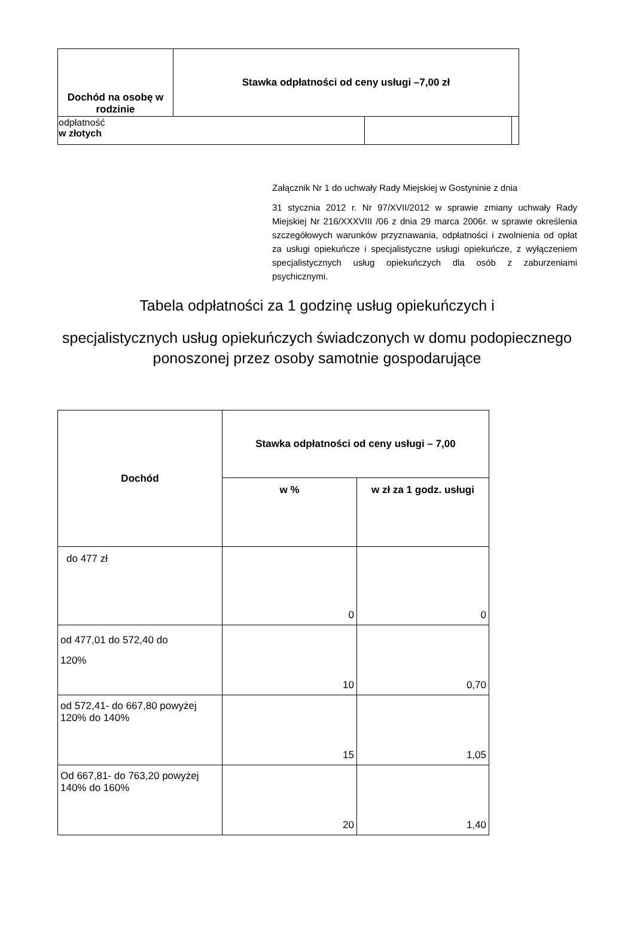| Dochód na osobę w rodzinie | Stawka odpłatności od ceny usługi –7,00 zł | | |
| --- | --- | --- | --- |
| odpłatność w złotych | | | |
Załącznik Nr 1 do uchwały Rady Miejskiej w Gostyninie z dnia
31 stycznia 2012 r. Nr 97/XVII/2012 w sprawie zmiany uchwały Rady Miejskiej Nr 216/XXXVIII /06 z dnia 29 marca 2006r. w sprawie określenia szczegółowych warunków przyznawania, odpłatności i zwolnienia od opłat za usługi opiekuńcze i specjalistyczne usługi opiekuńcze, z wyłączeniem specjalistycznych usług opiekuńczych dla osób z zaburzeniami psychicznymi.
Tabela odpłatności za 1 godzinę usług opiekuńczych i
specjalistycznych usług opiekuńczych świadczonych w domu podopiecznego
ponoszonej przez osoby samotnie gospodarujące
| Dochód | Stawka odpłatności od ceny usługi – 7,00 | |
| --- | --- | --- |
| | w % | w zł za 1 godz. usługi |
| do 477 zł | 0 | 0 |
| od 477,01 do 572,40 do 120% | 10 | 0,70 |
| od 572,41- do 667,80 powyżej 120% do 140% | 15 | 1,05 |
| Od 667,81- do 763,20 powyżej 140% do 160% | 20 | 1,40 |